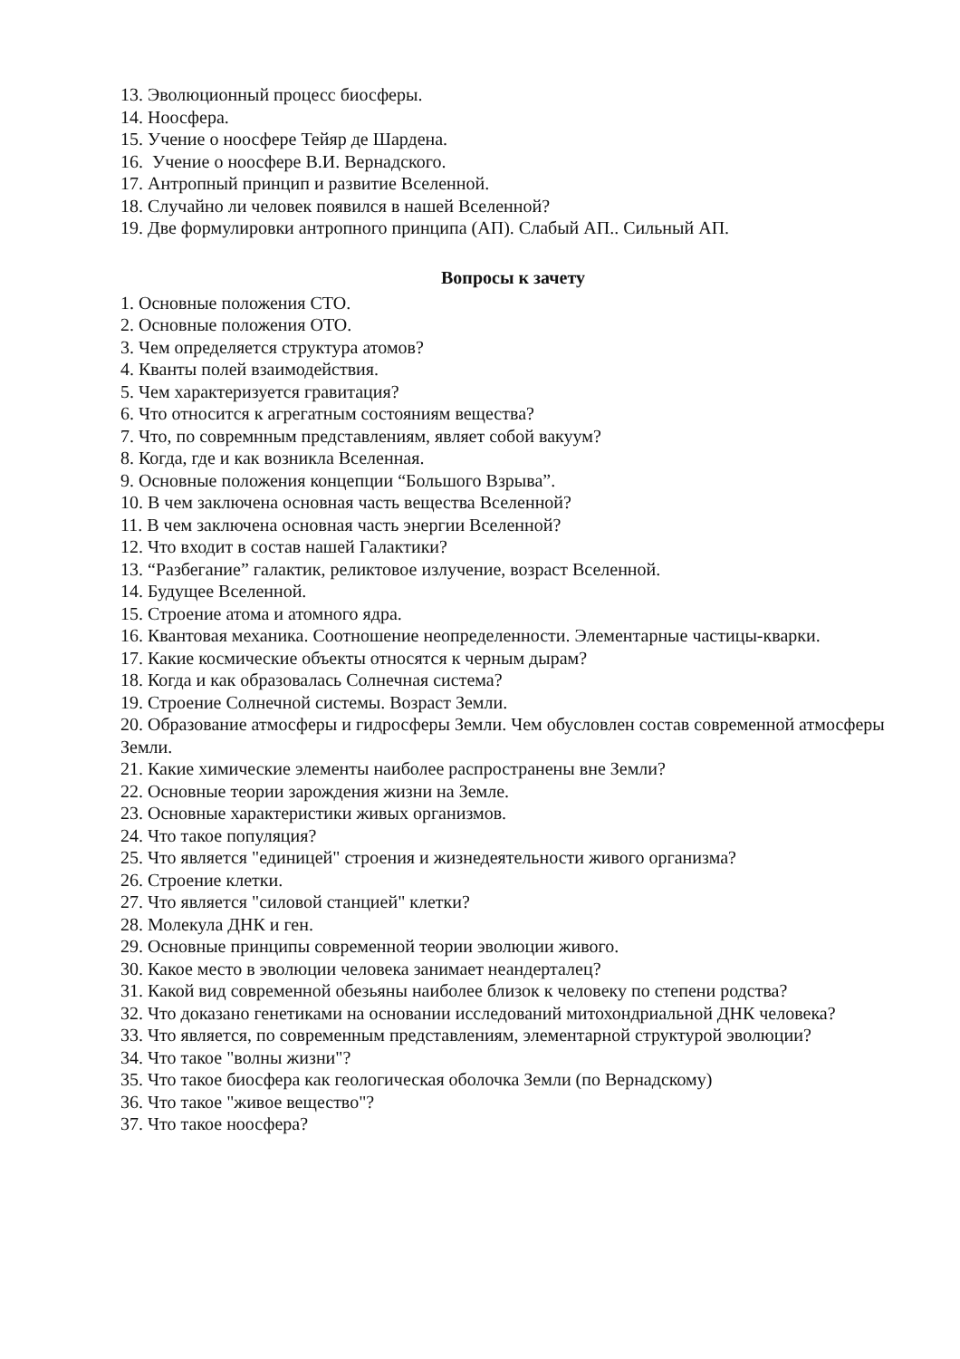13. Эволюционный процесс биосферы.
14. Ноосфера.
15. Учение о ноосфере Тейяр де Шардена.
16. Учение о ноосфере В.И. Вернадского.
17. Антропный принцип и развитие Вселенной.
18. Случайно ли человек появился в нашей Вселенной?
19. Две формулировки антропного принципа (АП). Слабый АП.. Сильный АП.
Вопросы к зачету
1. Основные положения СТО.
2. Основные положения ОТО.
3. Чем определяется структура атомов?
4. Кванты полей взаимодействия.
5. Чем характеризуется гравитация?
6. Что относится к агрегатным состояниям вещества?
7. Что, по совремнным представлениям, являет собой вакуум?
8. Когда, где и как возникла Вселенная.
9. Основные положения концепции “Большого Взрыва”.
10. В чем заключена основная часть вещества Вселенной?
11. В чем заключена основная часть энергии Вселенной?
12. Что входит в состав нашей Галактики?
13. “Разбегание” галактик, реликтовое излучение, возраст Вселенной.
14. Будущее Вселенной.
15. Строение атома и атомного ядра.
16. Квантовая механика. Соотношение неопределенности. Элементарные частицы-кварки.
17. Какие космические объекты относятся к черным дырам?
18. Когда и как образовалась Солнечная система?
19. Строение Солнечной системы. Возраст Земли.
20. Образование атмосферы и гидросферы Земли. Чем обусловлен состав современной атмосферы Земли.
21. Какие химические элементы наиболее распространены вне Земли?
22. Основные теории зарождения жизни на Земле.
23. Основные характеристики живых организмов.
24. Что такое популяция?
25. Что является "единицей" строения и жизнедеятельности живого организма?
26. Строение клетки.
27. Что является "силовой станцией" клетки?
28. Молекула ДНК и ген.
29. Основные принципы современной теории эволюции живого.
30. Какое место в эволюции человека занимает неандерталец?
31. Какой вид современной обезьяны наиболее близок к человеку по степени родства?
32. Что доказано генетиками на основании исследований митохондриальной ДНК человека?
33. Что является, по современным представлениям, элементарной структурой эволюции?
34. Что такое "волны жизни"?
35. Что такое биосфера как геологическая оболочка Земли (по Вернадскому)
36. Что такое "живое вещество"?
37. Что такое ноосфера?